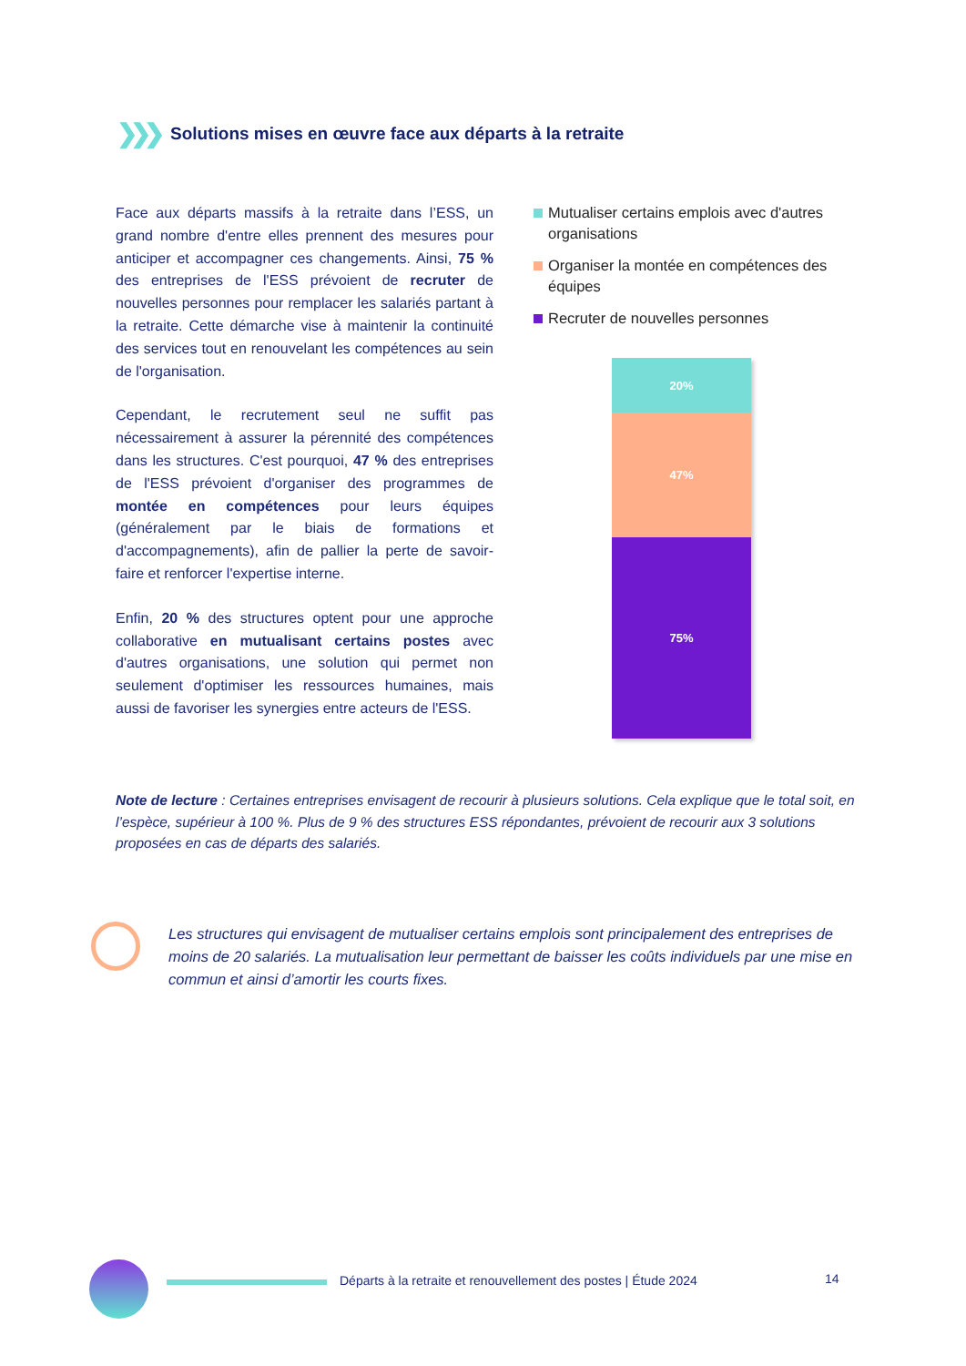❯❯❯ Solutions mises en œuvre face aux départs à la retraite
Face aux départs massifs à la retraite dans l’ESS, un grand nombre d'entre elles prennent des mesures pour anticiper et accompagner ces changements. Ainsi, 75 % des entreprises de l'ESS prévoient de recruter de nouvelles personnes pour remplacer les salariés partant à la retraite. Cette démarche vise à maintenir la continuité des services tout en renouvelant les compétences au sein de l'organisation.
Cependant, le recrutement seul ne suffit pas nécessairement à assurer la pérennité des compétences dans les structures. C'est pourquoi, 47 % des entreprises de l'ESS prévoient d'organiser des programmes de montée en compétences pour leurs équipes (généralement par le biais de formations et d'accompagnements), afin de pallier la perte de savoir-faire et renforcer l'expertise interne.
Enfin, 20 % des structures optent pour une approche collaborative en mutualisant certains postes avec d'autres organisations, une solution qui permet non seulement d'optimiser les ressources humaines, mais aussi de favoriser les synergies entre acteurs de l'ESS.
Mutualiser certains emplois avec d'autres organisations
Organiser la montée en compétences des équipes
Recruter de nouvelles personnes
20%
47%
75%
Note de lecture : Certaines entreprises envisagent de recourir à plusieurs solutions. Cela explique que le total soit, en l’espèce, supérieur à 100 %. Plus de 9 % des structures ESS répondantes, prévoient de recourir aux 3 solutions proposées en cas de départs des salariés.
Les structures qui envisagent de mutualiser certains emplois sont principalement des entreprises de moins de 20 salariés. La mutualisation leur permettant de baisser les coûts individuels par une mise en commun et ainsi d’amortir les courts fixes.
Départs à la retraite et renouvellement des postes | Étude 2024
14